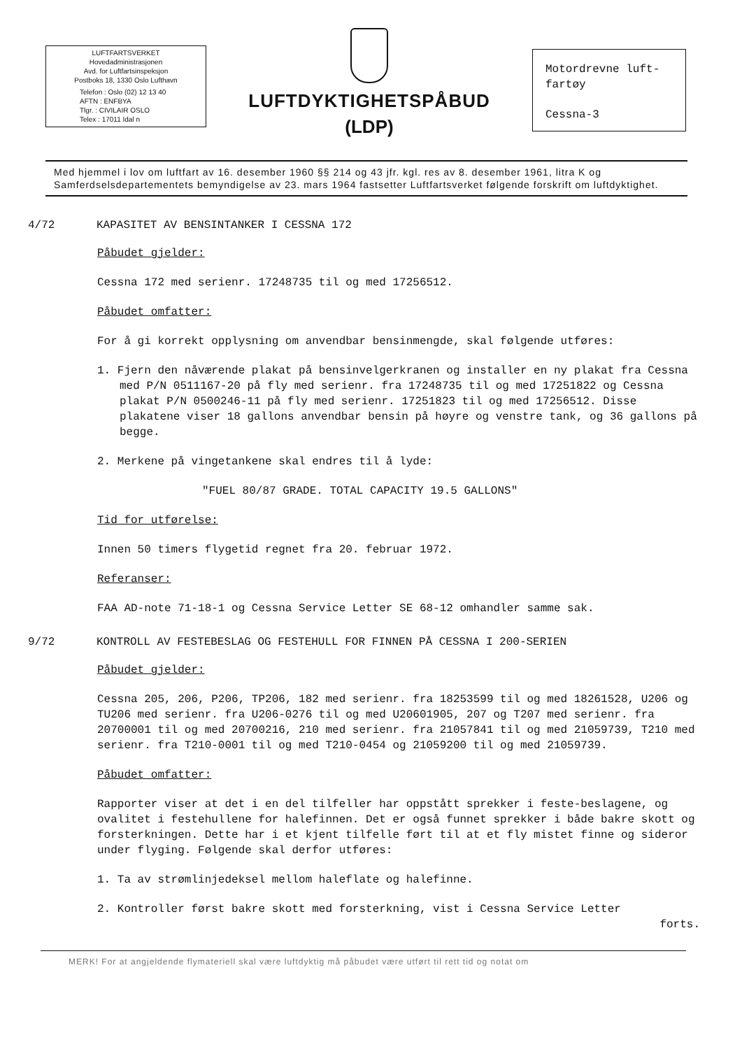LUFTFARTSVERKET
Hovedadministrasjonen
Avd. for Luftfartsinspeksjon
Postboks 18, 1330 Oslo Lufthavn
Telefon : Oslo (02) 12 13 40
AFTN : ENFBYA
Tlgr. : CIVILAIR OSLO
Telex : 17011 Idal n
LUFTDYKTIGHETSPÅBUD
(LDP)
Motordrevne luft-
fartøy
Cessna-3
Med hjemmel i lov om luftfart av 16. desember 1960 §§ 214 og 43 jfr. kgl. res av 8. desember 1961, litra K og Samferdselsdepartementets bemyndigelse av 23. mars 1964 fastsetter Luftfartsverket følgende forskrift om luftdyktighet.
4/72 KAPASITET AV BENSINTANKER I CESSNA 172
Påbudet gjelder:
Cessna 172 med serienr. 17248735 til og med 17256512.
Påbudet omfatter:
For å gi korrekt opplysning om anvendbar bensinmengde, skal følgende utføres:
1. Fjern den nåværende plakat på bensinvelgerkranen og installer en ny plakat fra Cessna med P/N 0511167-20 på fly med serienr. fra 17248735 til og med 17251822 og Cessna plakat P/N 0500246-11 på fly med serienr. 17251823 til og med 17256512. Disse plakatene viser 18 gallons anvendbar bensin på høyre og venstre tank, og 36 gallons på begge.
2. Merkene på vingetankene skal endres til å lyde:
"FUEL 80/87 GRADE. TOTAL CAPACITY 19.5 GALLONS"
Tid for utførelse:
Innen 50 timers flygetid regnet fra 20. februar 1972.
Referanser:
FAA AD-note 71-18-1 og Cessna Service Letter SE 68-12 omhandler samme sak.
9/72 KONTROLL AV FESTEBESLAG OG FESTEHULL FOR FINNEN PÅ CESSNA I 200-SERIEN
Påbudet gjelder:
Cessna 205, 206, P206, TP206, 182 med serienr. fra 18253599 til og med 18261528, U206 og TU206 med serienr. fra U206-0276 til og med U20601905, 207 og T207 med serienr. fra 20700001 til og med 20700216, 210 med serienr. fra 21057841 til og med 21059739, T210 med serienr. fra T210-0001 til og med T210-0454 og 21059200 til og med 21059739.
Påbudet omfatter:
Rapporter viser at det i en del tilfeller har oppstått sprekker i feste-beslagene, og ovalitet i festehullene for halefinnen. Det er også funnet sprekker i både bakre skott og forsterkningen. Dette har i et kjent tilfelle ført til at et fly mistet finne og sideror under flyging. Følgende skal derfor utføres:
1. Ta av strømlinjedeksel mellom haleflate og halefinne.
2. Kontroller først bakre skott med forsterkning, vist i Cessna Service Letter
forts.
MERK! For at angjeldende flymateriell skal være luftdyktig må påbudet være utført til rett tid og notat om